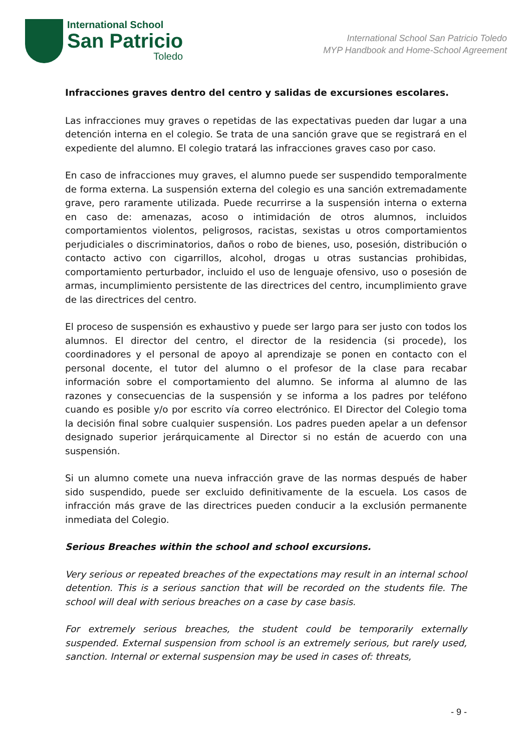International School
San Patricio
Toledo
International School San Patricio Toledo
MYP Handbook and Home-School Agreement
Infracciones graves dentro del centro y salidas de excursiones escolares.
Las infracciones muy graves o repetidas de las expectativas pueden dar lugar a una detención interna en el colegio. Se trata de una sanción grave que se registrará en el expediente del alumno. El colegio tratará las infracciones graves caso por caso.
En caso de infracciones muy graves, el alumno puede ser suspendido temporalmente de forma externa. La suspensión externa del colegio es una sanción extremadamente grave, pero raramente utilizada. Puede recurrirse a la suspensión interna o externa en caso de: amenazas, acoso o intimidación de otros alumnos, incluidos comportamientos violentos, peligrosos, racistas, sexistas u otros comportamientos perjudiciales o discriminatorios, daños o robo de bienes, uso, posesión, distribución o contacto activo con cigarrillos, alcohol, drogas u otras sustancias prohibidas, comportamiento perturbador, incluido el uso de lenguaje ofensivo, uso o posesión de armas, incumplimiento persistente de las directrices del centro, incumplimiento grave de las directrices del centro.
El proceso de suspensión es exhaustivo y puede ser largo para ser justo con todos los alumnos. El director del centro, el director de la residencia (si procede), los coordinadores y el personal de apoyo al aprendizaje se ponen en contacto con el personal docente, el tutor del alumno o el profesor de la clase para recabar información sobre el comportamiento del alumno. Se informa al alumno de las razones y consecuencias de la suspensión y se informa a los padres por teléfono cuando es posible y/o por escrito vía correo electrónico. El Director del Colegio toma la decisión final sobre cualquier suspensión. Los padres pueden apelar a un defensor designado superior jerárquicamente al Director si no están de acuerdo con una suspensión.
Si un alumno comete una nueva infracción grave de las normas después de haber sido suspendido, puede ser excluido definitivamente de la escuela. Los casos de infracción más grave de las directrices pueden conducir a la exclusión permanente inmediata del Colegio.
Serious Breaches within the school and school excursions.
Very serious or repeated breaches of the expectations may result in an internal school detention. This is a serious sanction that will be recorded on the students file. The school will deal with serious breaches on a case by case basis.
For extremely serious breaches, the student could be temporarily externally suspended. External suspension from school is an extremely serious, but rarely used, sanction. Internal or external suspension may be used in cases of: threats,
- 9 -